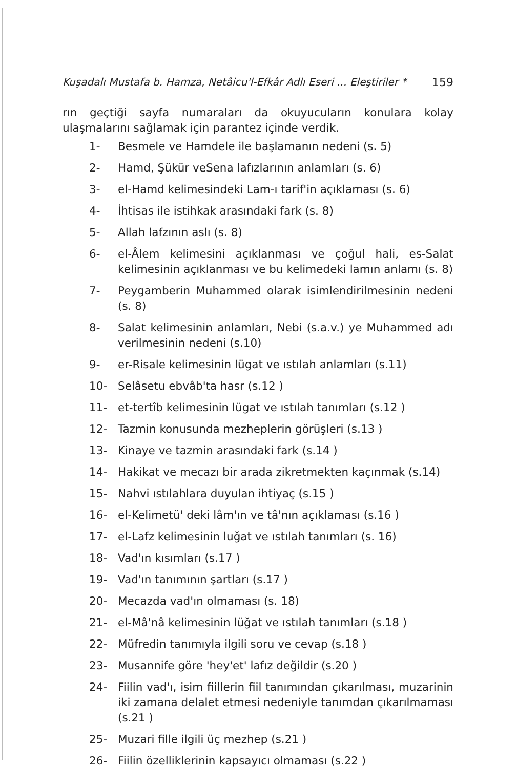Kuşadalı Mustafa b. Hamza, Netâicu'l-Efkâr Adlı Eseri ... Eleştiriler * 159
rın geçtiği sayfa numaraları da okuyucuların konulara kolay ulaşmalarını sağlamak için parantez içinde verdik.
1- Besmele ve Hamdele ile başlamanın nedeni (s. 5)
2- Hamd, Şükür veSena lafızlarının anlamları (s. 6)
3- el-Hamd kelimesindeki Lam-ı tarif'in açıklaması (s. 6)
4- İhtisas ile istihkak arasındaki fark (s. 8)
5- Allah lafzının aslı (s. 8)
6- el-Âlem kelimesini açıklanması ve çoğul hali, es-Salat kelimesinin açıklanması ve bu kelimedeki lamın anlamı (s. 8)
7- Peygamberin Muhammed olarak isimlendirilmesinin nedeni (s. 8)
8- Salat kelimesinin anlamları, Nebi (s.a.v.) ye Muhammed adı verilmesinin nedeni (s.10)
9- er-Risale kelimesinin lügat ve ıstılah anlamları (s.11)
10- Selâsetu ebvâb'ta hasr (s.12 )
11- et-tertîb kelimesinin lügat ve ıstılah tanımları (s.12 )
12- Tazmin konusunda mezheplerin görüşleri (s.13 )
13- Kinaye ve tazmin arasındaki fark (s.14 )
14- Hakikat ve mecazı bir arada zikretmekten kaçınmak (s.14)
15- Nahvi ıstılahlara duyulan ihtiyaç (s.15 )
16- el-Kelimetü' deki lâm'ın ve tâ'nın açıklaması (s.16 )
17- el-Lafz kelimesinin luğat ve ıstılah tanımları (s. 16)
18- Vad'ın kısımları (s.17 )
19- Vad'ın tanımının şartları (s.17 )
20- Mecazda vad'ın olmaması (s. 18)
21- el-Mâ'nâ kelimesinin lüğat ve ıstılah tanımları (s.18 )
22- Müfredin tanımıyla ilgili soru ve cevap (s.18 )
23- Musannife göre 'hey'et' lafız değildir (s.20 )
24- Fiilin vad'ı, isim fiillerin fiil tanımından çıkarılması, muzarinin iki zamana delalet etmesi nedeniyle tanımdan çıkarılmaması (s.21 )
25- Muzari fille ilgili üç mezhep (s.21 )
26- Fiilin özelliklerinin kapsayıcı olmaması (s.22 )